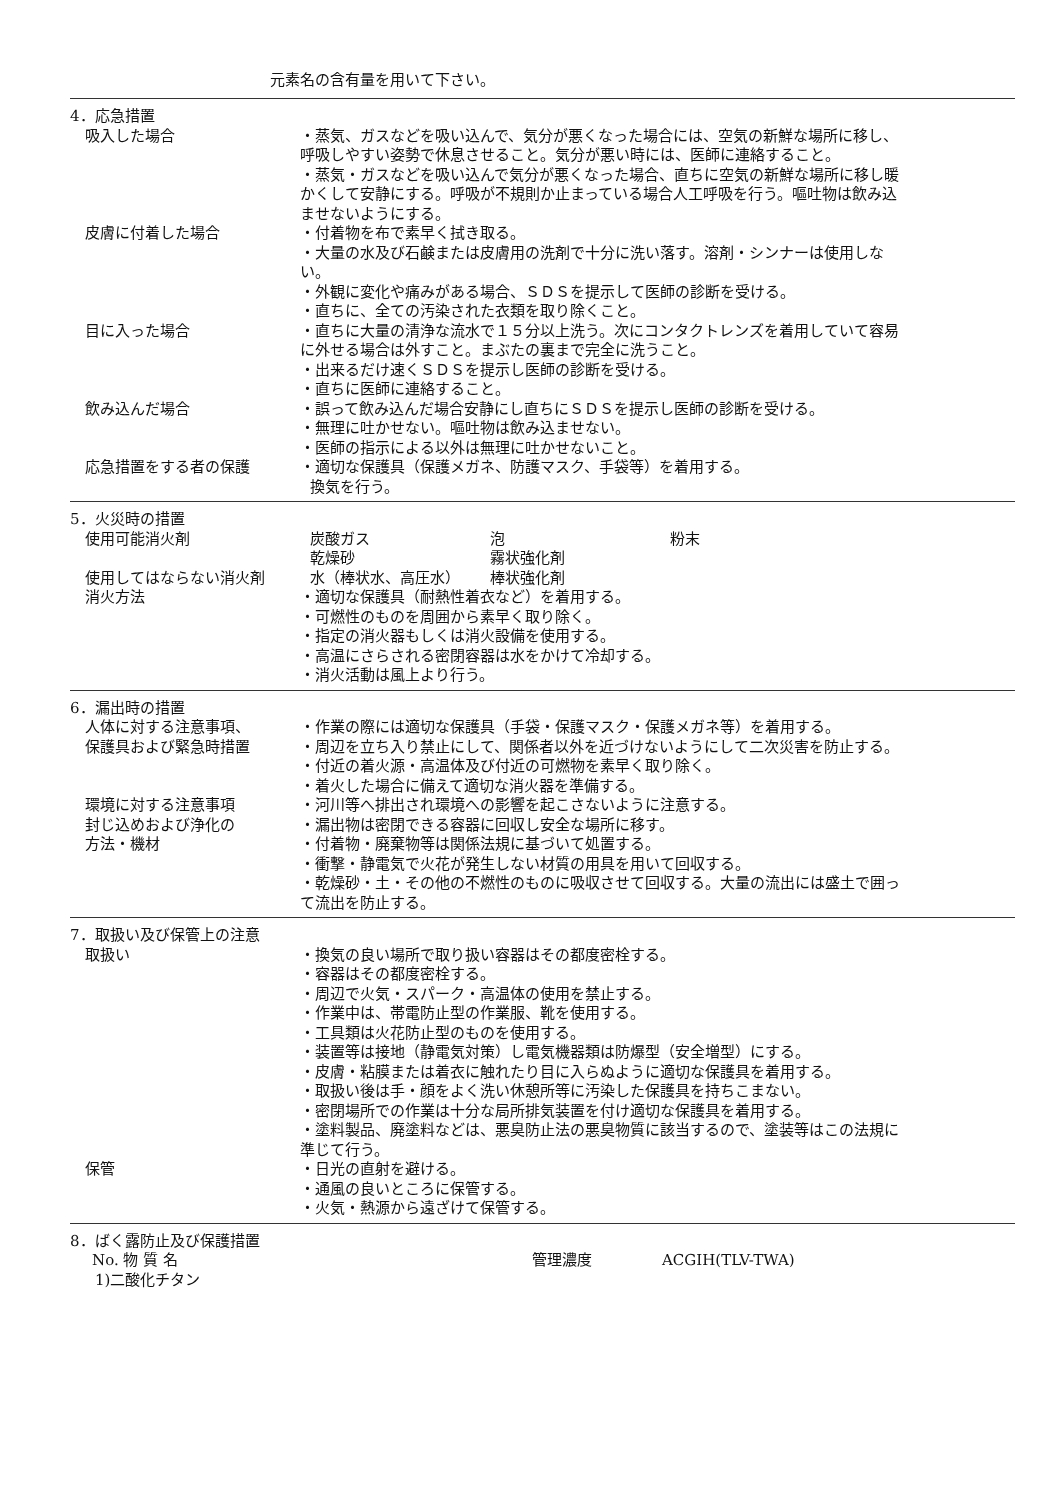元素名の含有量を用いて下さい。
4．応急措置
吸入した場合 ・蒸気、ガスなどを吸い込んで、気分が悪くなった場合には、空気の新鮮な場所に移し、呼吸しやすい姿勢で休息させること。気分が悪い時には、医師に連絡すること。
・蒸気・ガスなどを吸い込んで気分が悪くなった場合、直ちに空気の新鮮な場所に移し暖かくして安静にする。呼吸が不規則か止まっている場合人工呼吸を行う。嘔吐物は飲み込ませないようにする。
皮膚に付着した場合 ・付着物を布で素早く拭き取る。
・大量の水及び石鹸または皮膚用の洗剤で十分に洗い落す。溶剤・シンナーは使用しない。
・外観に変化や痛みがある場合、ＳＤＳを提示して医師の診断を受ける。
・直ちに、全ての汚染された衣類を取り除くこと。
目に入った場合 ・直ちに大量の清浄な流水で１５分以上洗う。次にコンタクトレンズを着用していて容易に外せる場合は外すこと。まぶたの裏まで完全に洗うこと。
・出来るだけ速くＳＤＳを提示し医師の診断を受ける。
・直ちに医師に連絡すること。
飲み込んだ場合 ・誤って飲み込んだ場合安静にし直ちにＳＤＳを提示し医師の診断を受ける。
・無理に吐かせない。嘔吐物は飲み込ませない。
・医師の指示による以外は無理に吐かせないこと。
応急措置をする者の保護 ・適切な保護具（保護メガネ、防護マスク、手袋等）を着用する。
換気を行う。
5．火災時の措置
使用可能消火剤 炭酸ガス 泡 粉末
乾燥砂 霧状強化剤
使用してはならない消火剤 水（棒状水、高圧水） 棒状強化剤
消火方法 ・適切な保護具（耐熱性着衣など）を着用する。
・可燃性のものを周囲から素早く取り除く。
・指定の消火器もしくは消火設備を使用する。
・高温にさらされる密閉容器は水をかけて冷却する。
・消火活動は風上より行う。
6．漏出時の措置
人体に対する注意事項、
保護具および緊急時措置
・作業の際には適切な保護具（手袋・保護マスク・保護メガネ等）を着用する。
・周辺を立ち入り禁止にして、関係者以外を近づけないようにして二次災害を防止する。
・付近の着火源・高温体及び付近の可燃物を素早く取り除く。
・着火した場合に備えて適切な消火器を準備する。
環境に対する注意事項 ・河川等へ排出され環境への影響を起こさないように注意する。
封じ込めおよび浄化の
方法・機材
・漏出物は密閉できる容器に回収し安全な場所に移す。
・付着物・廃棄物等は関係法規に基づいて処置する。
・衝撃・静電気で火花が発生しない材質の用具を用いて回収する。
・乾燥砂・土・その他の不燃性のものに吸収させて回収する。大量の流出には盛土で囲って流出を防止する。
7．取扱い及び保管上の注意
取扱い ・換気の良い場所で取り扱い容器はその都度密栓する。
・容器はその都度密栓する。
・周辺で火気・スパーク・高温体の使用を禁止する。
・作業中は、帯電防止型の作業服、靴を使用する。
・工具類は火花防止型のものを使用する。
・装置等は接地（静電気対策）し電気機器類は防爆型（安全増型）にする。
・皮膚・粘膜または着衣に触れたり目に入らぬように適切な保護具を着用する。
・取扱い後は手・顔をよく洗い休憩所等に汚染した保護具を持ちこまない。
・密閉場所での作業は十分な局所排気装置を付け適切な保護具を着用する。
・塗料製品、廃塗料などは、悪臭防止法の悪臭物質に該当するので、塗装等はこの法規に準じて行う。
保管 ・日光の直射を避ける。
・通風の良いところに保管する。
・火気・熱源から遠ざけて保管する。
8．ばく露防止及び保護措置
No. 物 質 名 管理濃度 ACGIH(TLV-TWA)
1)二酸化チタン